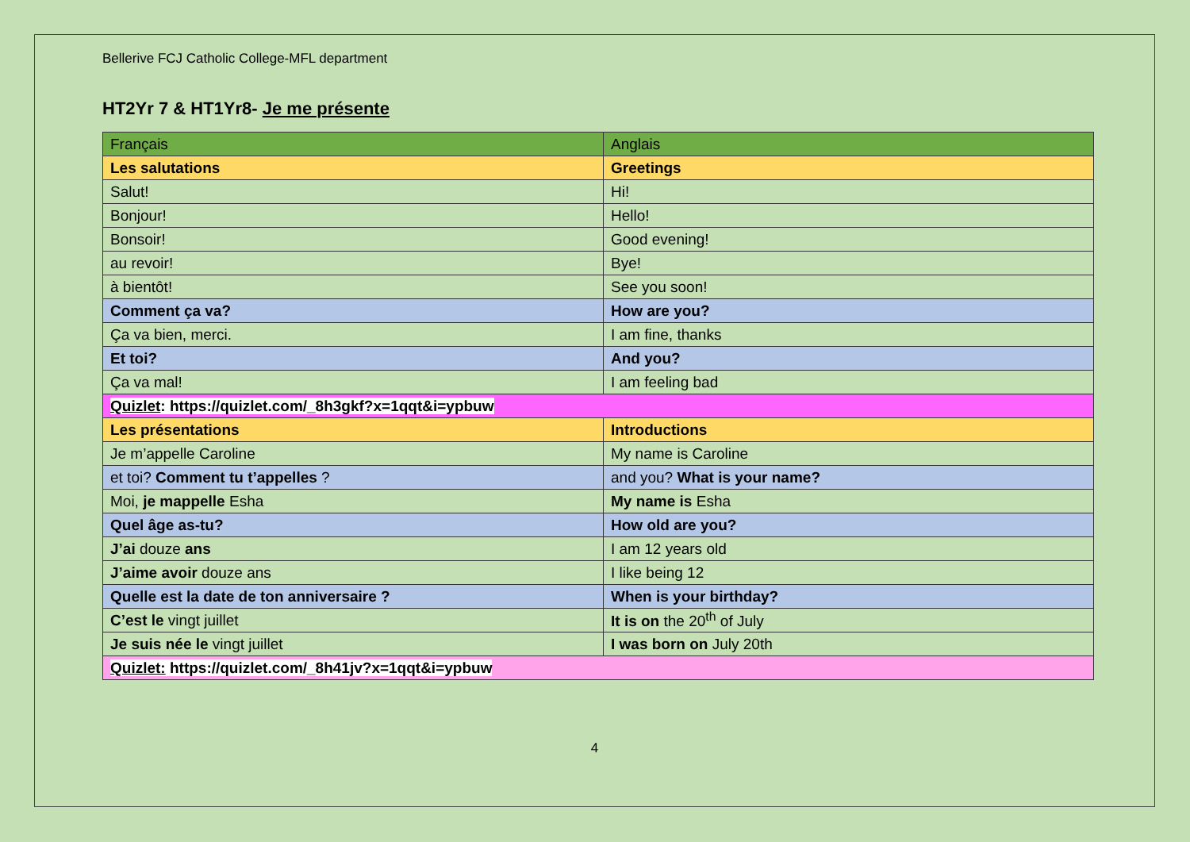Bellerive FCJ Catholic College-MFL department
HT2Yr 7 & HT1Yr8- Je me présente
| Français | Anglais |
| Les salutations | Greetings |
| Salut! | Hi! |
| Bonjour! | Hello! |
| Bonsoir! | Good evening! |
| au revoir! | Bye! |
| à bientôt! | See you soon! |
| Comment ça va? | How are you? |
| Ça va bien, merci. | I am fine, thanks |
| Et toi? | And you? |
| Ça va mal! | I am feeling bad |
| Quizlet : https://quizlet.com/_8h3gkf?x=1qqt&i=ypbuw | |
| Les présentations | Introductions |
| Je m’appelle Caroline | My name is Caroline |
| et toi? Comment tu t’appelles ? | and you? What is your name? |
| Moi, je mappelle Esha | My name is Esha |
| Quel âge as-tu? | How old are you? |
| J’ai douze ans | I am 12 years old |
| J’aime avoir douze ans | I like being 12 |
| Quelle est la date de ton anniversaire ? | When is your birthday? |
| C’est le vingt juillet | It is on the 20<sup>th</sup> of July |
| Je suis née le vingt juillet | I was born on July 20th |
| Quizlet: https://quizlet.com/_8h41jv?x=1qqt&i=ypbuw | |
4